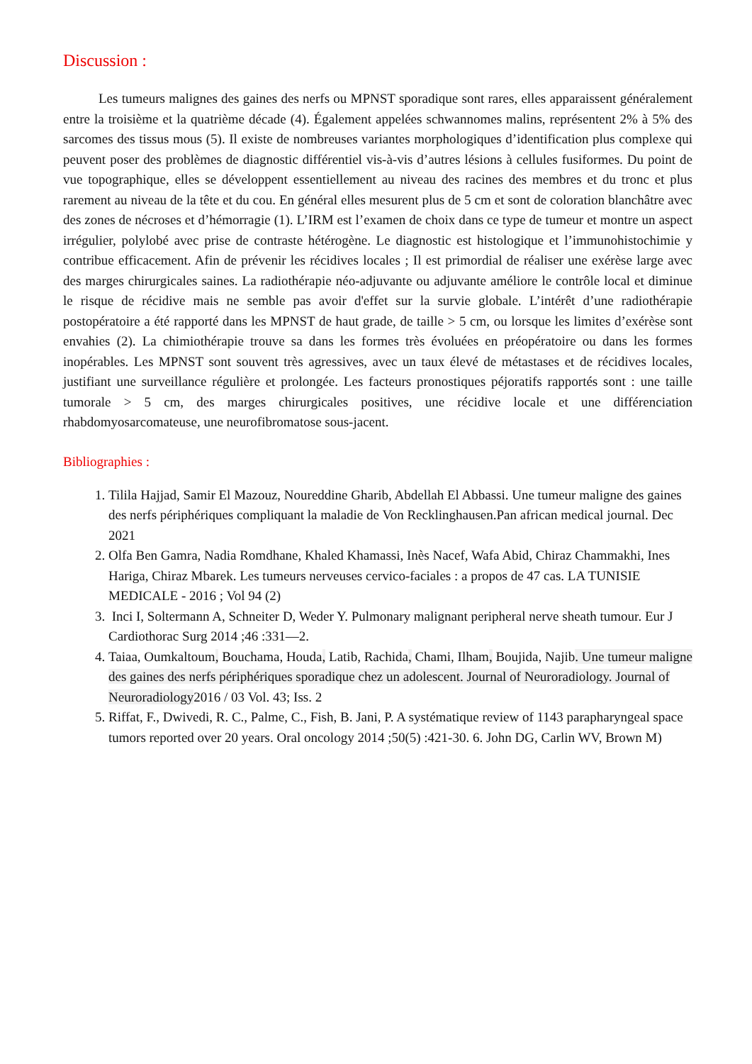Discussion :
Les tumeurs malignes des gaines des nerfs ou MPNST sporadique sont rares, elles apparaissent généralement entre la troisième et la quatrième décade (4). Également appelées schwannomes malins, représentent 2% à 5% des sarcomes des tissus mous (5). Il existe de nombreuses variantes morphologiques d’identification plus complexe qui peuvent poser des problèmes de diagnostic différentiel vis-à-vis d’autres lésions à cellules fusiformes. Du point de vue topographique, elles se développent essentiellement au niveau des racines des membres et du tronc et plus rarement au niveau de la tête et du cou. En général elles mesurent plus de 5 cm et sont de coloration blanchâtre avec des zones de nécroses et d’hémorragie (1). L’IRM est l’examen de choix dans ce type de tumeur et montre un aspect irrégulier, polylobé avec prise de contraste hétérogène. Le diagnostic est histologique et l’immunohistochimie y contribue efficacement. Afin de prévenir les récidives locales ; Il est primordial de réaliser une exérèse large avec des marges chirurgicales saines. La radiothérapie néo-adjuvante ou adjuvante améliore le contrôle local et diminue le risque de récidive mais ne semble pas avoir d'effet sur la survie globale. L’intérêt d’une radiothérapie postopératoire a été rapporté dans les MPNST de haut grade, de taille > 5 cm, ou lorsque les limites d’exérèse sont envahies (2). La chimiothérapie trouve sa dans les formes très évoluées en préopératoire ou dans les formes inopérables. Les MPNST sont souvent très agressives, avec un taux élevé de métastases et de récidives locales, justifiant une surveillance régulière et prolongée. Les facteurs pronostiques péjoratifs rapportés sont : une taille tumorale > 5 cm, des marges chirurgicales positives, une récidive locale et une différenciation rhabdomyosarcomateuse, une neurofibromatose sous-jacent.
Bibliographies :
1. Tilila Hajjad, Samir El Mazouz, Noureddine Gharib, Abdellah El Abbassi. Une tumeur maligne des gaines des nerfs périphériques compliquant la maladie de Von Recklinghausen.Pan african medical journal. Dec 2021
2. Olfa Ben Gamra, Nadia Romdhane, Khaled Khamassi, Inès Nacef, Wafa Abid, Chiraz Chammakhi, Ines Hariga, Chiraz Mbarek. Les tumeurs nerveuses cervico-faciales : a propos de 47 cas. LA TUNISIE MEDICALE - 2016 ; Vol 94 (2)
3. Inci I, Soltermann A, Schneiter D, Weder Y. Pulmonary malignant peripheral nerve sheath tumour. Eur J Cardiothorac Surg 2014 ;46 :331—2.
4. Taiaa, Oumkaltoum, Bouchama, Houda, Latib, Rachida, Chami, Ilham, Boujida, Najib. Une tumeur maligne des gaines des nerfs périphériques sporadique chez un adolescent. Journal of Neuroradiology. Journal of Neuroradiology2016 / 03 Vol. 43; Iss. 2
5. Riffat, F., Dwivedi, R. C., Palme, C., Fish, B. Jani, P. A systématique review of 1143 parapharyngeal space tumors reported over 20 years. Oral oncology 2014 ;50(5) :421-30. 6. John DG, Carlin WV, Brown M)